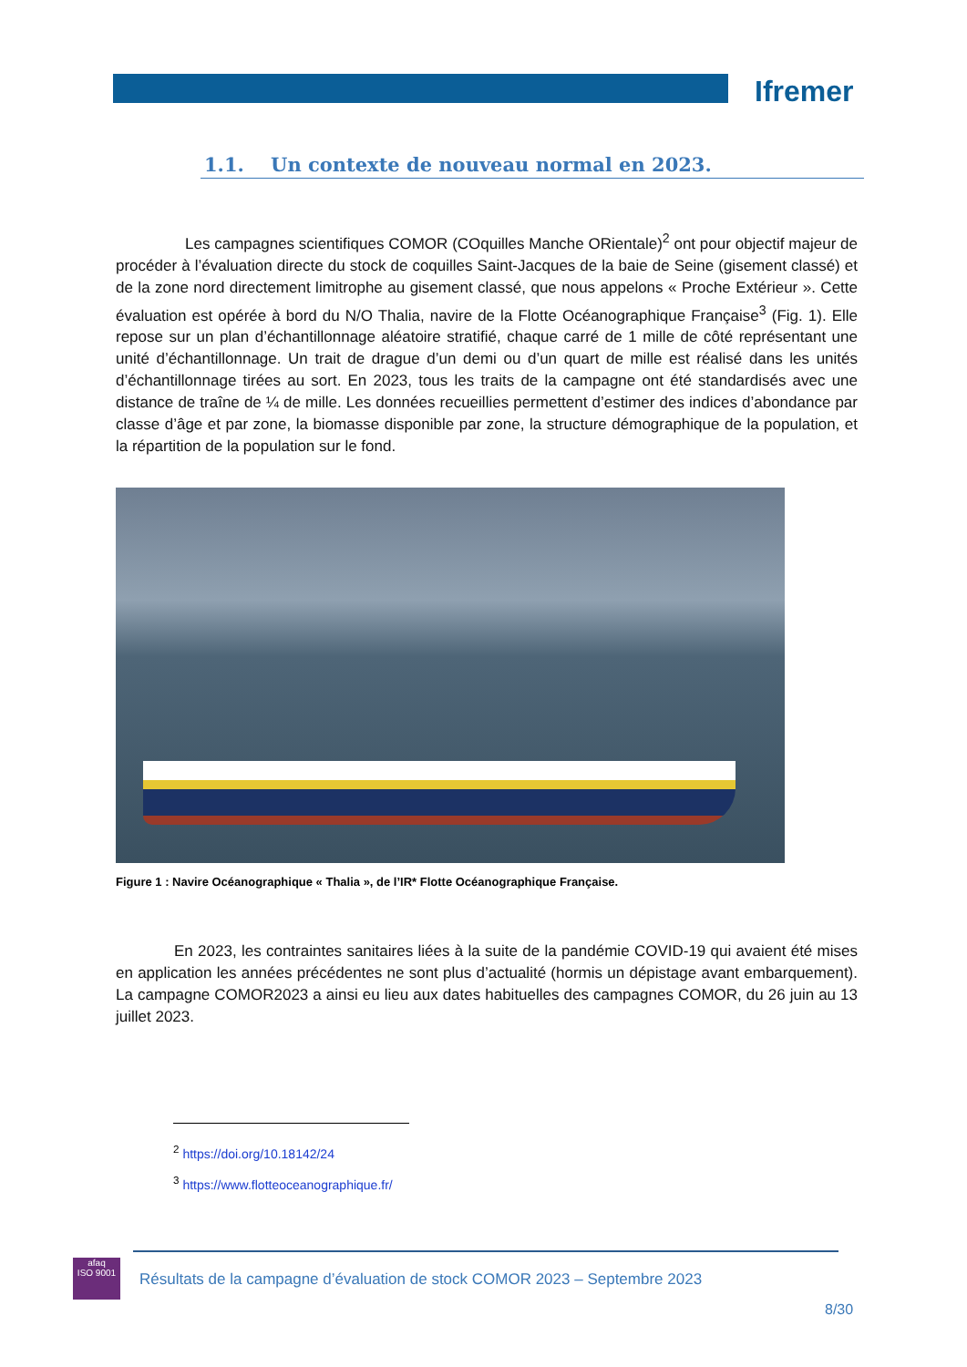Ifremer
1.1. Un contexte de nouveau normal en 2023.
Les campagnes scientifiques COMOR (COquilles Manche ORientale)<sup>2</sup> ont pour objectif majeur de procéder à l’évaluation directe du stock de coquilles Saint-Jacques de la baie de Seine (gisement classé) et de la zone nord directement limitrophe au gisement classé, que nous appelons « Proche Extérieur ». Cette évaluation est opérée à bord du N/O Thalia, navire de la Flotte Océanographique Française<sup>3</sup> (Fig. 1). Elle repose sur un plan d’échantillonnage aléatoire stratifié, chaque carré de 1 mille de côté représentant une unité d’échantillonnage. Un trait de drague d’un demi ou d’un quart de mille est réalisé dans les unités d’échantillonnage tirées au sort. En 2023, tous les traits de la campagne ont été standardisés avec une distance de traîne de ¼ de mille. Les données recueillies permettent d’estimer des indices d’abondance par classe d’âge et par zone, la biomasse disponible par zone, la structure démographique de la population, et la répartition de la population sur le fond.
Figure 1 : Navire Océanographique « Thalia », de l’IR* Flotte Océanographique Française.
En 2023, les contraintes sanitaires liées à la suite de la pandémie COVID-19 qui avaient été mises en application les années précédentes ne sont plus d’actualité (hormis un dépistage avant embarquement). La campagne COMOR2023 a ainsi eu lieu aux dates habituelles des campagnes COMOR, du 26 juin au 13 juillet 2023.
<sup>2</sup> https://doi.org/10.18142/24
<sup>3</sup> https://www.flotteoceanographique.fr/
afaq
ISO 9001
Résultats de la campagne d’évaluation de stock COMOR 2023 – Septembre 2023
8/30